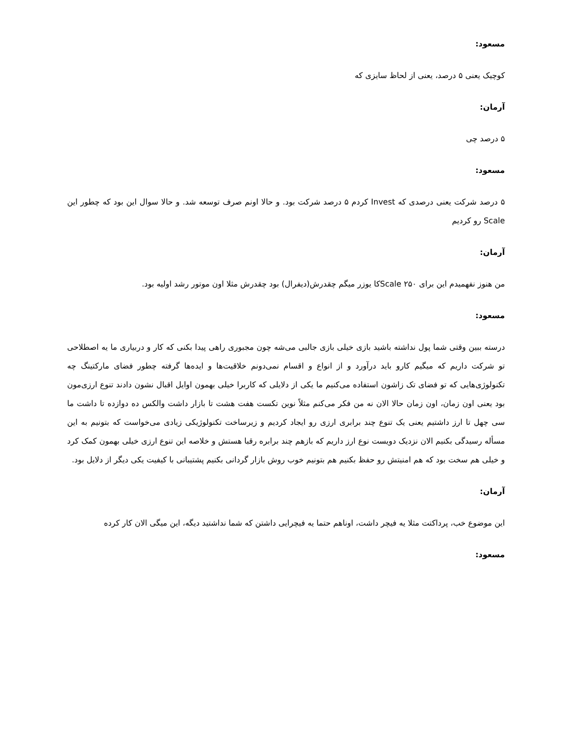مسعود:
کوچیک یعنی ۵ درصد، یعنی از لحاظ سایزی که
آرمان:
۵ درصد چی
مسعود:
۵ درصد شرکت یعنی درصدی که Invest کردم ۵ درصد شرکت بود. و حالا اونم صرف توسعه شد. و حالا سوال این بود که چطور این Scale رو کردیم
آرمان:
من هنوز نفهمیدم این برای Scale ۲۵۰کا یوزر میگم چقدرش(دیفرال) بود چقدرش مثلا اون موتور رشد اولیه بود.
مسعود:
درسته ببین وقتی شما پول نداشته باشید بازی خیلی بازی جالبی می‌شه چون مجبوری راهی پیدا بکنی که کار و دربیاری ما یه اصطلاحی تو شرکت داریم که میگیم کارو باید درآورد و از انواع و اقسام نمی‌دونم خلاقیت‌ها و ایده‌ها گرفته چطور فضای مارکتینگ چه تکنولوژی‌هایی که تو فضای تک زاشون استفاده می‌کنیم ما یکی از دلایلی که کاربرا خیلی بهمون اوایل اقبال نشون دادند تنوع ارزی‌مون بود یعنی اون زمان، اون زمان حالا الان نه من فکر می‌کنم مثلاً نوین تکست هفت هشت تا بازار داشت والکس ده دوازده تا داشت ما سی چهل تا ارز داشتیم یعنی یک تنوع چند برابری ارزی رو ایجاد کردیم و زیرساخت تکنولوژیکی زیادی می‌خواست که بتونیم به این مسأله رسیدگی بکنیم الان نزدیک دویست نوع ارز داریم که بازهم چند برابره رقبا هستش و خلاصه این تنوع ارزی خیلی بهمون کمک کرد و خیلی هم سخت بود که هم امنیتش رو حفظ بکنیم هم بتونیم خوب روش بازار گردانی بکنیم پشتیبانی با کیفیت یکی دیگر از دلایل بود.
آرمان:
این موضوع خب، پرداکتت مثلا یه فیچر داشت، اوناهم حتما یه فیچرایی داشتن که شما نداشتید دیگه، این میگی الان کار کرده
مسعود: